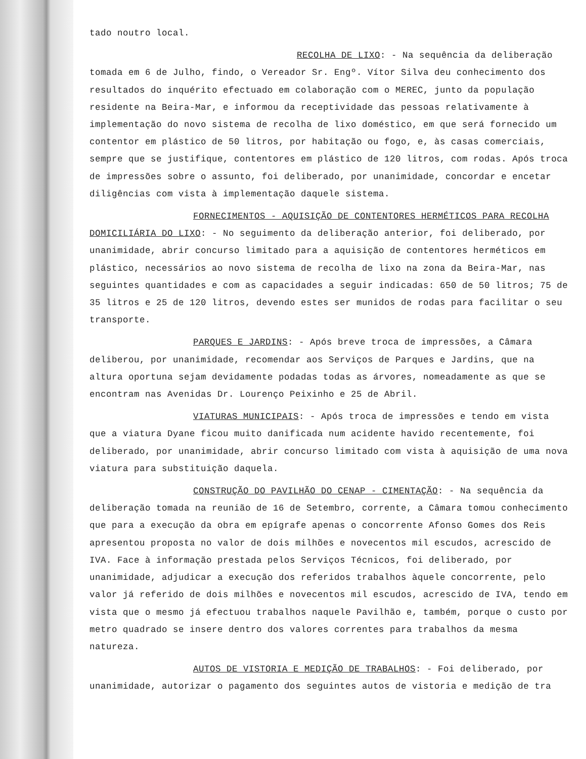tado noutro local.
RECOLHA DE LIXO: - Na sequência da deliberação tomada em 6 de Julho, findo, o Vereador Sr. Engº. Vítor Silva deu conhecimento dos resultados do inquérito efectuado em colaboração com o MEREC, junto da população residente na Beira-Mar, e informou da receptividade das pessoas relativamente à implementação do novo sistema de recolha de lixo doméstico, em que será fornecido um contentor em plástico de 50 litros, por habitação ou fogo, e, às casas comerciais, sempre que se justifique, contentores em plástico de 120 litros, com rodas. Após troca de impressões sobre o assunto, foi deliberado, por unanimidade, concordar e encetar diligências com vista à implementação daquele sistema.
FORNECIMENTOS - AQUISIÇÃO DE CONTENTORES HERMÉTICOS PARA RECOLHA DOMICILIÁRIA DO LIXO: - No seguimento da deliberação anterior, foi deliberado, por unanimidade, abrir concurso limitado para a aquisição de contentores herméticos em plástico, necessários ao novo sistema de recolha de lixo na zona da Beira-Mar, nas seguintes quantidades e com as capacidades a seguir indicadas: 650 de 50 litros; 75 de 35 litros e 25 de 120 litros, devendo estes ser munidos de rodas para facilitar o seu transporte.
PARQUES E JARDINS: - Após breve troca de impressões, a Câmara deliberou, por unanimidade, recomendar aos Serviços de Parques e Jardins, que na altura oportuna sejam devidamente podadas todas as árvores, nomeadamente as que se encontram nas Avenidas Dr. Lourenço Peixinho e 25 de Abril.
VIATURAS MUNICIPAIS: - Após troca de impressões e tendo em vista que a viatura Dyane ficou muito danificada num acidente havido recentemente, foi deliberado, por unanimidade, abrir concurso limitado com vista à aquisição de uma nova viatura para substituição daquela.
CONSTRUÇÃO DO PAVILHÃO DO CENAP - CIMENTAÇÃO: - Na sequência da deliberação tomada na reunião de 16 de Setembro, corrente, a Câmara tomou conhecimento que para a execução da obra em epígrafe apenas o concorrente Afonso Gomes dos Reis apresentou proposta no valor de dois milhões e novecentos mil escudos, acrescido de IVA. Face à informação prestada pelos Serviços Técnicos, foi deliberado, por unanimidade, adjudicar a execução dos referidos trabalhos àquele concorrente, pelo valor já referido de dois milhões e novecentos mil escudos, acrescido de IVA, tendo em vista que o mesmo já efectuou trabalhos naquele Pavilhão e, também, porque o custo por metro quadrado se insere dentro dos valores correntes para trabalhos da mesma natureza.
AUTOS DE VISTORIA E MEDIÇÃO DE TRABALHOS: - Foi deliberado, por unanimidade, autorizar o pagamento dos seguintes autos de vistoria e medição de tra